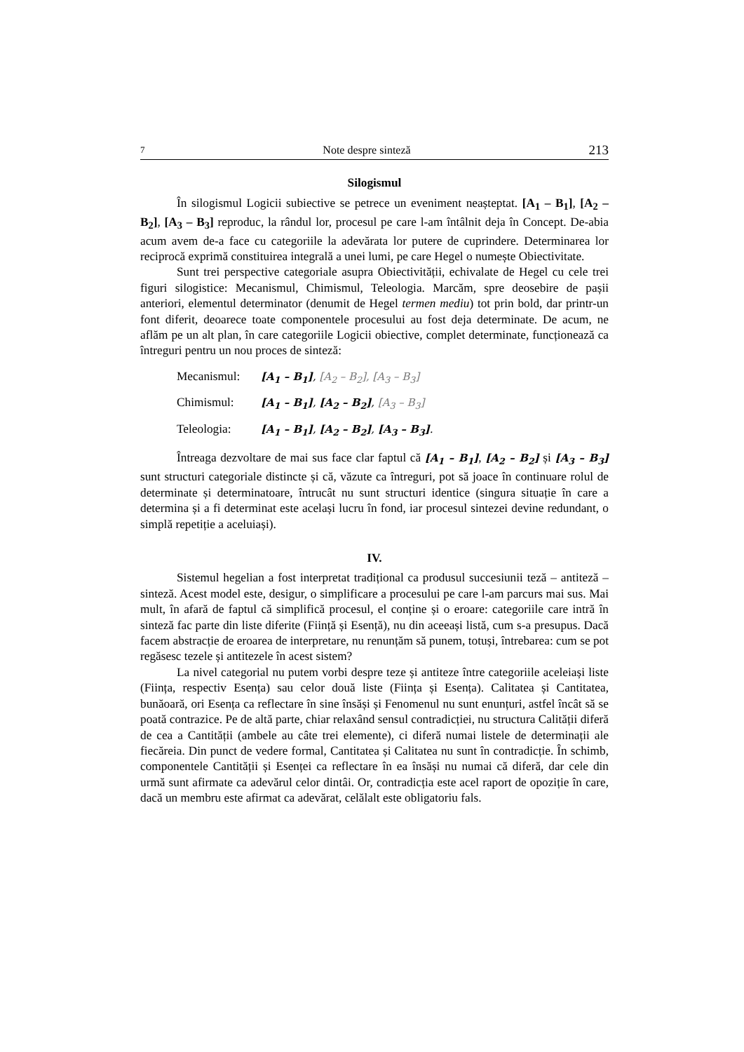7 Note despre sinteză 213
Silogismul
În silogismul Logicii subiective se petrece un eveniment neașteptat. [A<sub>1</sub> – B<sub>1</sub>], [A<sub>2</sub> – B<sub>2</sub>], [A<sub>3</sub> – B<sub>3</sub>] reproduc, la rândul lor, procesul pe care l-am întâlnit deja în Concept. De-abia acum avem de-a face cu categoriile la adevărata lor putere de cuprindere. Determinarea lor reciprocă exprimă constituirea integrală a unei lumi, pe care Hegel o numește Obiectivitate.
Sunt trei perspective categoriale asupra Obiectivității, echivalate de Hegel cu cele trei figuri silogistice: Mecanismul, Chimismul, Teleologia. Marcăm, spre deosebire de pașii anteriori, elementul determinator (denumit de Hegel termen mediu) tot prin bold, dar printr-un font diferit, deoarece toate componentele procesului au fost deja determinate. De acum, ne aflăm pe un alt plan, în care categoriile Logicii obiective, complet determinate, funcționează ca întreguri pentru un nou proces de sinteză:
Mecanismul: [A<sub>1</sub> – B<sub>1</sub>], [A<sub>2</sub> – B<sub>2</sub>], [A<sub>3</sub> – B<sub>3</sub>]
Chimismul: [A<sub>1</sub> – B<sub>1</sub>], [A<sub>2</sub> – B<sub>2</sub>], [A<sub>3</sub> – B<sub>3</sub>]
Teleologia: [A<sub>1</sub> – B<sub>1</sub>], [A<sub>2</sub> – B<sub>2</sub>], [A<sub>3</sub> – B<sub>3</sub>].
Întreaga dezvoltare de mai sus face clar faptul că [A<sub>1</sub> – B<sub>1</sub>], [A<sub>2</sub> – B<sub>2</sub>] și [A<sub>3</sub> – B<sub>3</sub>] sunt structuri categoriale distincte și că, văzute ca întreguri, pot să joace în continuare rolul de determinate și determinatoare, întrucât nu sunt structuri identice (singura situație în care a determina și a fi determinat este același lucru în fond, iar procesul sintezei devine redundant, o simplă repetiție a aceluiași).
IV.
Sistemul hegelian a fost interpretat tradițional ca produsul succesiunii teză – antiteză – sinteză. Acest model este, desigur, o simplificare a procesului pe care l-am parcurs mai sus. Mai mult, în afară de faptul că simplifică procesul, el conține și o eroare: categoriile care intră în sinteză fac parte din liste diferite (Ființă și Esență), nu din aceeași listă, cum s-a presupus. Dacă facem abstracție de eroarea de interpretare, nu renunțăm să punem, totuși, întrebarea: cum se pot regăsesc tezele și antitezele în acest sistem?
La nivel categorial nu putem vorbi despre teze și antiteze între categoriile aceleiași liste (Ființa, respectiv Esența) sau celor două liste (Ființa și Esența). Calitatea și Cantitatea, bunăoară, ori Esența ca reflectare în sine însăși și Fenomenul nu sunt enunțuri, astfel încât să se poată contrazice. Pe de altă parte, chiar relaxând sensul contradicției, nu structura Calității diferă de cea a Cantității (ambele au câte trei elemente), ci diferă numai listele de determinații ale fiecăreia. Din punct de vedere formal, Cantitatea și Calitatea nu sunt în contradicție. În schimb, componentele Cantității și Esenței ca reflectare în ea însăși nu numai că diferă, dar cele din urmă sunt afirmate ca adevărul celor dintâi. Or, contradicția este acel raport de opoziție în care, dacă un membru este afirmat ca adevărat, celălalt este obligatoriu fals.